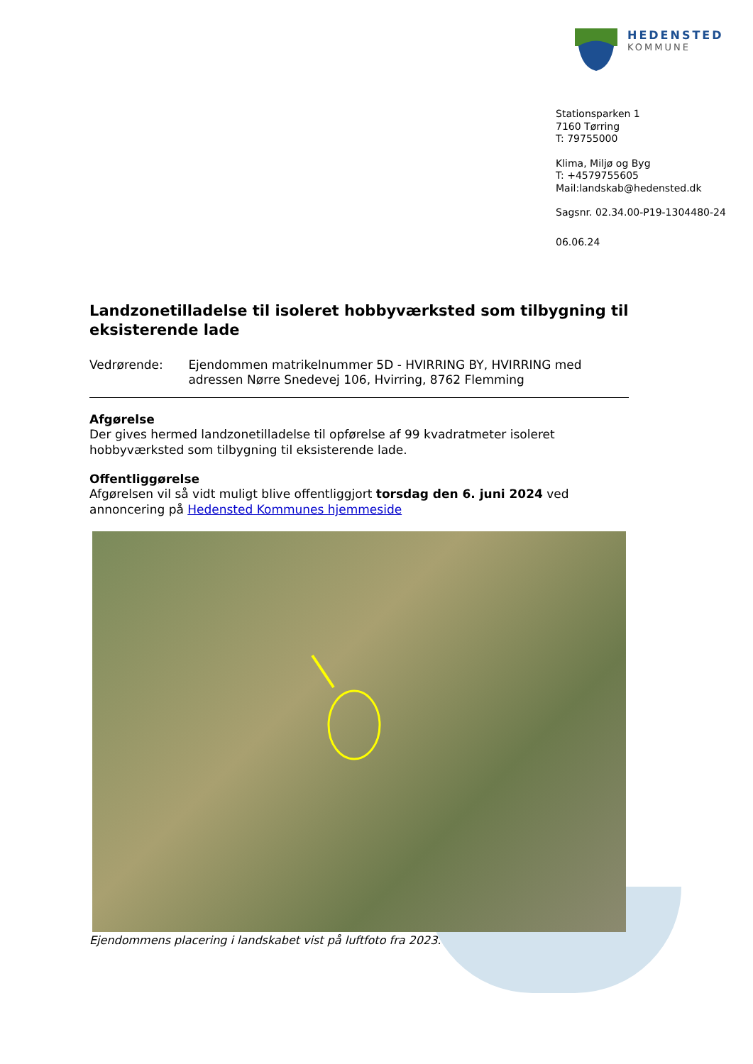HEDENSTED
KOMMUNE
Stationsparken 1
7160 Tørring
T: 79755000
Klima, Miljø og Byg
T: +4579755605
Mail:landskab@hedensted.dk
Sagsnr. 02.34.00-P19-1304480-24
06.06.24
Landzonetilladelse til isoleret hobbyværksted som tilbygning til eksisterende lade
Vedrørende: Ejendommen matrikelnummer 5D - HVIRRING BY, HVIRRING med adressen Nørre Snedevej 106, Hvirring, 8762 Flemming
Afgørelse
Der gives hermed landzonetilladelse til opførelse af 99 kvadratmeter isoleret hobbyværksted som tilbygning til eksisterende lade.
Offentliggørelse
Afgørelsen vil så vidt muligt blive offentliggjort torsdag den 6. juni 2024 ved annoncering på Hedensted Kommunes hjemmeside
Ejendommens placering i landskabet vist på luftfoto fra 2023.